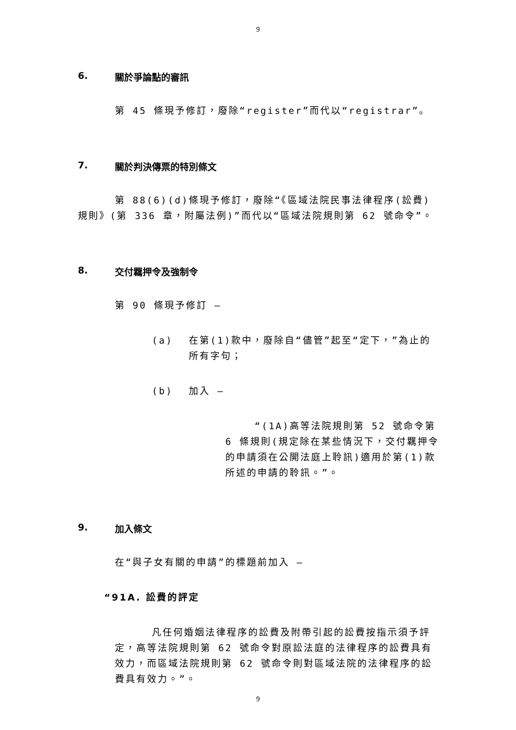9
6. 關於爭論點的審訊
第 45 條現予修訂，廢除“register”而代以“registrar”。
7. 關於判決傳票的特別條文
第 88(6)(d)條現予修訂，廢除“《區域法院民事法律程序(訟費)規則》(第 336 章，附屬法例)”而代以“區域法院規則第 62 號命令”。
8. 交付羈押令及強制令
第 90 條現予修訂 —
(a) 在第(1)款中，廢除自“儘管”起至“定下，”為止的所有字句；
(b) 加入 —
“(1A)高等法院規則第 52 號命令第 6 條規則(規定除在某些情況下，交付羈押令的申請須在公開法庭上聆訊)適用於第(1)款所述的申請的聆訊。”。
9. 加入條文
在“與子女有關的申請”的標題前加入 —
“91A. 訟費的評定
凡任何婚姻法律程序的訟費及附帶引起的訟費按指示須予評定，高等法院規則第 62 號命令對原訟法庭的法律程序的訟費具有效力，而區域法院規則第 62 號命令則對區域法院的法律程序的訟費具有效力。”。
9